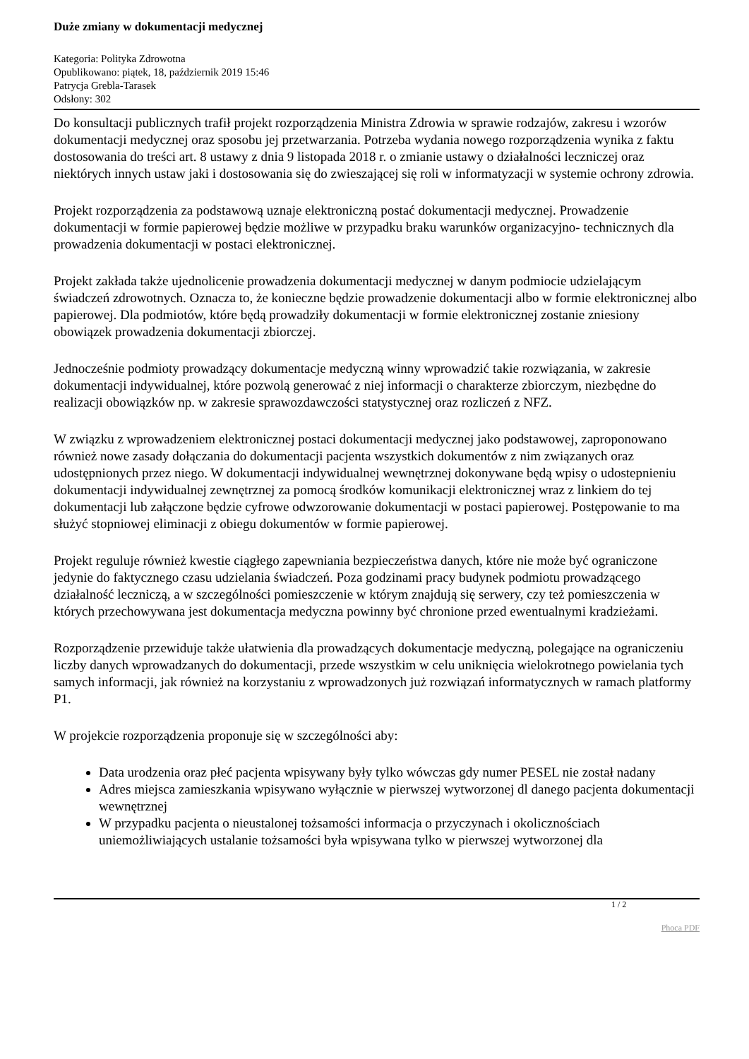Duże zmiany w dokumentacji medycznej
Kategoria: Polityka Zdrowotna
Opublikowano: piątek, 18, październik 2019 15:46
Patrycja Grebla-Tarasek
Odsłony: 302
Do konsultacji publicznych trafił projekt rozporządzenia Ministra Zdrowia w sprawie rodzajów, zakresu i wzorów dokumentacji medycznej oraz sposobu jej przetwarzania. Potrzeba wydania nowego rozporządzenia wynika z faktu dostosowania do treści art. 8 ustawy z dnia 9 listopada 2018 r. o zmianie ustawy o działalności leczniczej oraz niektórych innych ustaw jaki i dostosowania się do zwieszającej się roli w informatyzacji w systemie ochrony zdrowia.
Projekt rozporządzenia za podstawową uznaje elektroniczną postać dokumentacji medycznej. Prowadzenie dokumentacji w formie papierowej będzie możliwe w przypadku braku warunków organizacyjno- technicznych dla prowadzenia dokumentacji w postaci elektronicznej.
Projekt zakłada także ujednolicenie prowadzenia dokumentacji medycznej w danym podmiocie udzielającym świadczeń zdrowotnych. Oznacza to, że konieczne będzie prowadzenie dokumentacji albo w formie elektronicznej albo papierowej. Dla podmiotów, które będą prowadziły dokumentacji w formie elektronicznej zostanie zniesiony obowiązek prowadzenia dokumentacji zbiorczej.
Jednocześnie podmioty prowadzący dokumentacje medyczną winny wprowadzić takie rozwiązania, w zakresie dokumentacji indywidualnej, które pozwolą generować z niej informacji o charakterze zbiorczym, niezbędne do realizacji obowiązków np. w zakresie sprawozdawczości statystycznej oraz rozliczeń z NFZ.
W związku z wprowadzeniem elektronicznej postaci dokumentacji medycznej jako podstawowej, zaproponowano również nowe zasady dołączania do dokumentacji pacjenta wszystkich dokumentów z nim związanych oraz udostępnionych przez niego. W dokumentacji indywidualnej wewnętrznej dokonywane będą wpisy o udostepnieniu dokumentacji indywidualnej zewnętrznej za pomocą środków komunikacji elektronicznej wraz z linkiem do tej dokumentacji lub załączone będzie cyfrowe odwzorowanie dokumentacji w postaci papierowej. Postępowanie to ma służyć stopniowej eliminacji z obiegu dokumentów w formie papierowej.
Projekt reguluje również kwestie ciągłego zapewniania bezpieczeństwa danych, które nie może być ograniczone jedynie do faktycznego czasu udzielania świadczeń. Poza godzinami pracy budynek podmiotu prowadzącego działalność leczniczą, a w szczególności pomieszczenie w którym znajdują się serwery, czy też pomieszczenia w których przechowywana jest dokumentacja medyczna powinny być chronione przed ewentualnymi kradzieżami.
Rozporządzenie przewiduje także ułatwienia dla prowadzących dokumentacje medyczną, polegające na ograniczeniu liczby danych wprowadzanych do dokumentacji, przede wszystkim w celu uniknięcia wielokrotnego powielania tych samych informacji, jak również na korzystaniu z wprowadzonych już rozwiązań informatycznych w ramach platformy P1.
W projekcie rozporządzenia proponuje się w szczególności aby:
Data urodzenia oraz płeć pacjenta wpisywany były tylko wówczas gdy numer PESEL nie został nadany
Adres miejsca zamieszkania wpisywano wyłącznie w pierwszej wytworzonej dl danego pacjenta dokumentacji wewnętrznej
W przypadku pacjenta o nieustalonej tożsamości informacja o przyczynach i okolicznościach uniemożliwiających ustalanie tożsamości była wpisywana tylko w pierwszej wytworzonej dla
1 / 2
Phoca PDF